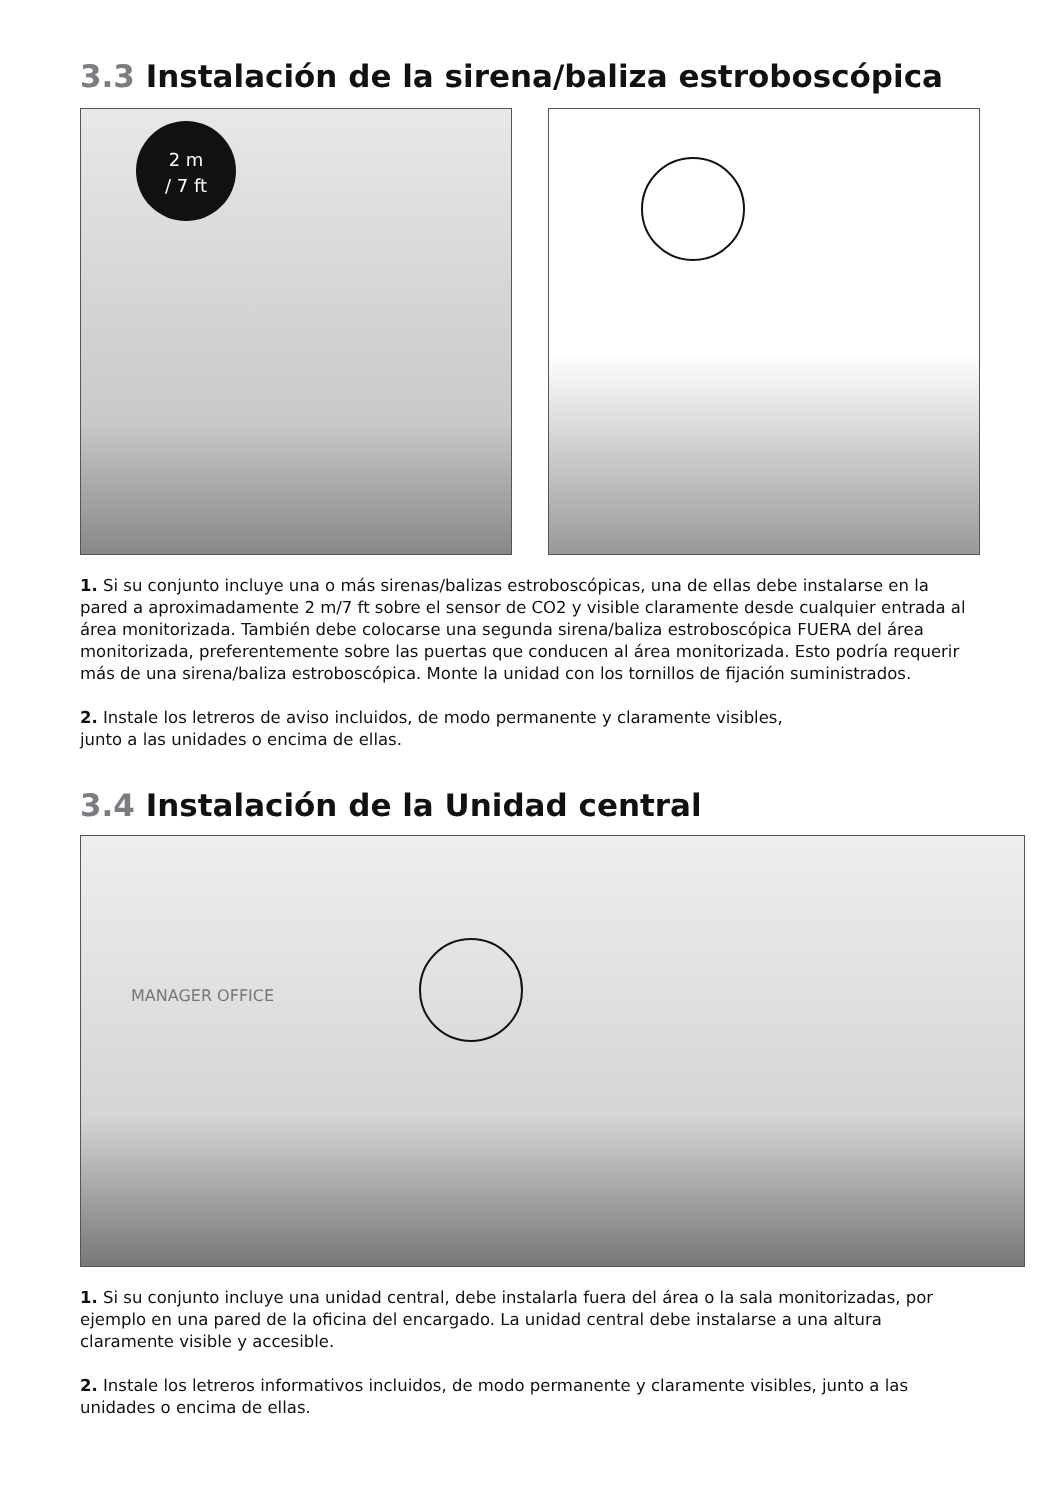3.3 Instalación de la sirena/baliza estroboscópica
2 m
/ 7 ft
1. Si su conjunto incluye una o más sirenas/balizas estroboscópicas, una de ellas debe instalarse en la pared a aproximadamente 2 m/7 ft sobre el sensor de CO2 y visible claramente desde cualquier entrada al área monitorizada. También debe colocarse una segunda sirena/baliza estroboscópica FUERA del área monitorizada, preferentemente sobre las puertas que conducen al área monitorizada. Esto podría requerir más de una sirena/baliza estroboscópica. Monte la unidad con los tornillos de fijación suministrados.
2. Instale los letreros de aviso incluidos, de modo permanente y claramente visibles,
junto a las unidades o encima de ellas.
3.4 Instalación de la Unidad central
MANAGER OFFICE
1. Si su conjunto incluye una unidad central, debe instalarla fuera del área o la sala monitorizadas, por ejemplo en una pared de la oficina del encargado. La unidad central debe instalarse a una altura claramente visible y accesible.
2. Instale los letreros informativos incluidos, de modo permanente y claramente visibles, junto a las unidades o encima de ellas.